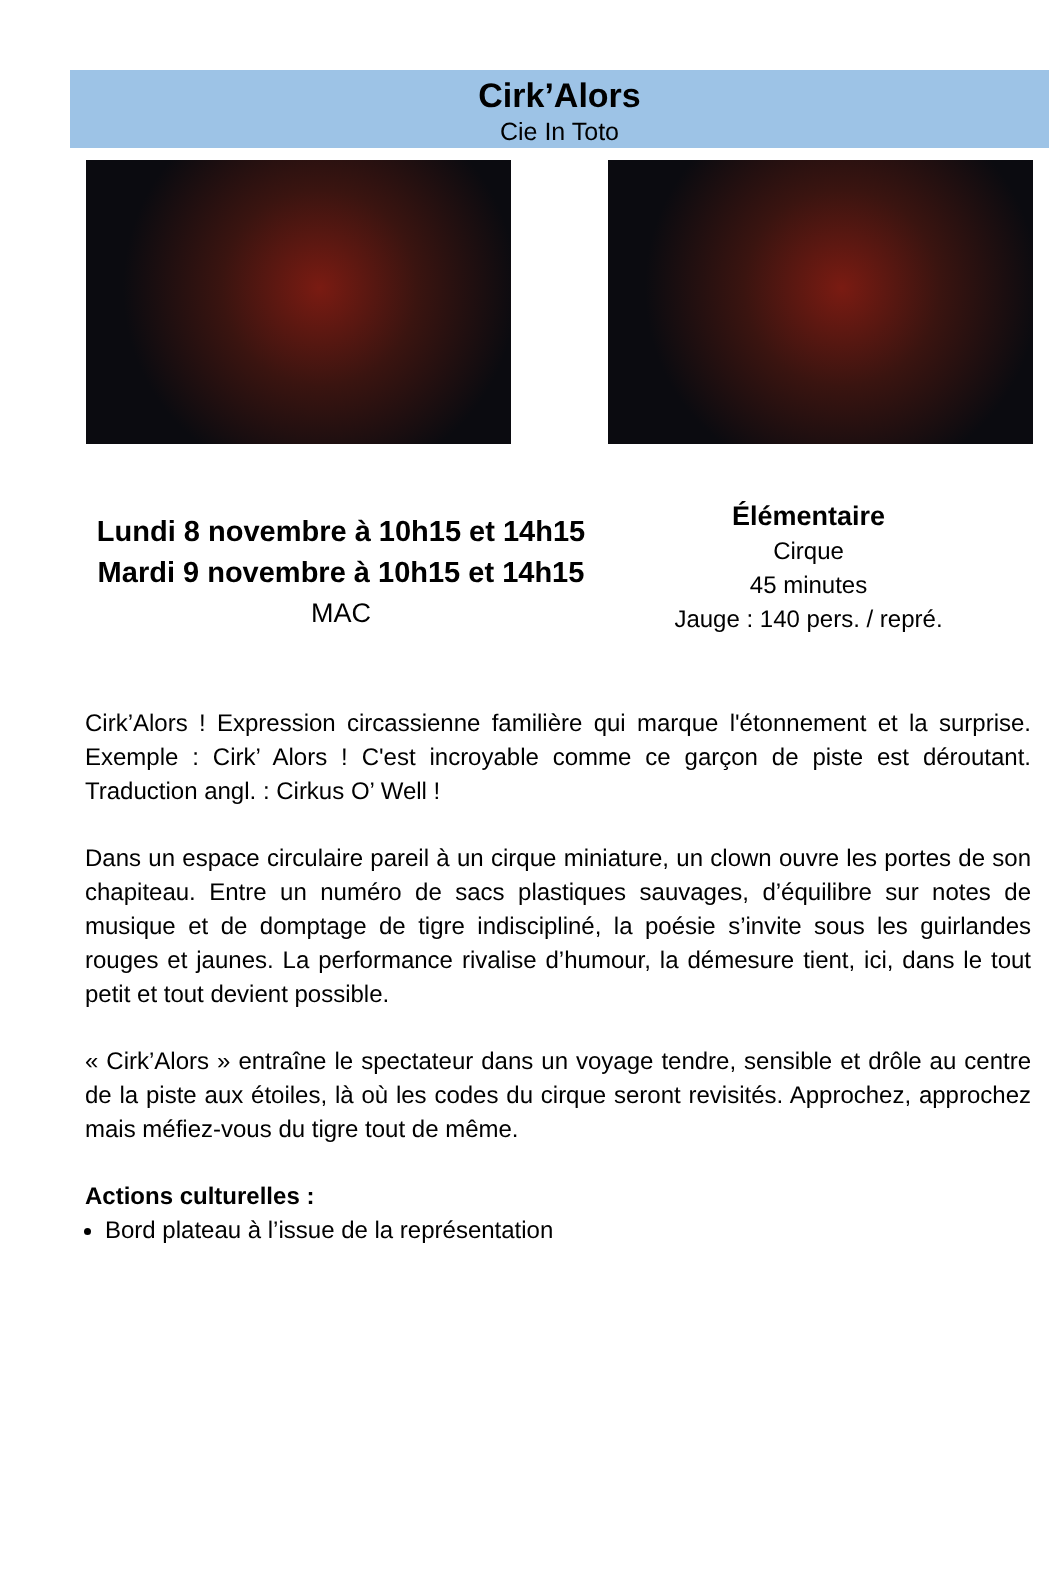Cirk’Alors
Cie In Toto
Lundi 8 novembre à 10h15 et 14h15
Mardi 9 novembre à 10h15 et 14h15
MAC
Élémentaire
Cirque
45 minutes
Jauge : 140 pers. / repré.
Cirk’Alors ! Expression circassienne familière qui marque l'étonnement et la surprise. Exemple : Cirk’ Alors ! C'est incroyable comme ce garçon de piste est déroutant. Traduction angl. : Cirkus O’ Well !
Dans un espace circulaire pareil à un cirque miniature, un clown ouvre les portes de son chapiteau. Entre un numéro de sacs plastiques sauvages, d’équilibre sur notes de musique et de domptage de tigre indiscipliné, la poésie s’invite sous les guirlandes rouges et jaunes. La performance rivalise d’humour, la démesure tient, ici, dans le tout petit et tout devient possible.
« Cirk’Alors » entraîne le spectateur dans un voyage tendre, sensible et drôle au centre de la piste aux étoiles, là où les codes du cirque seront revisités. Approchez, approchez mais méfiez-vous du tigre tout de même.
Actions culturelles :
Bord plateau à l’issue de la représentation